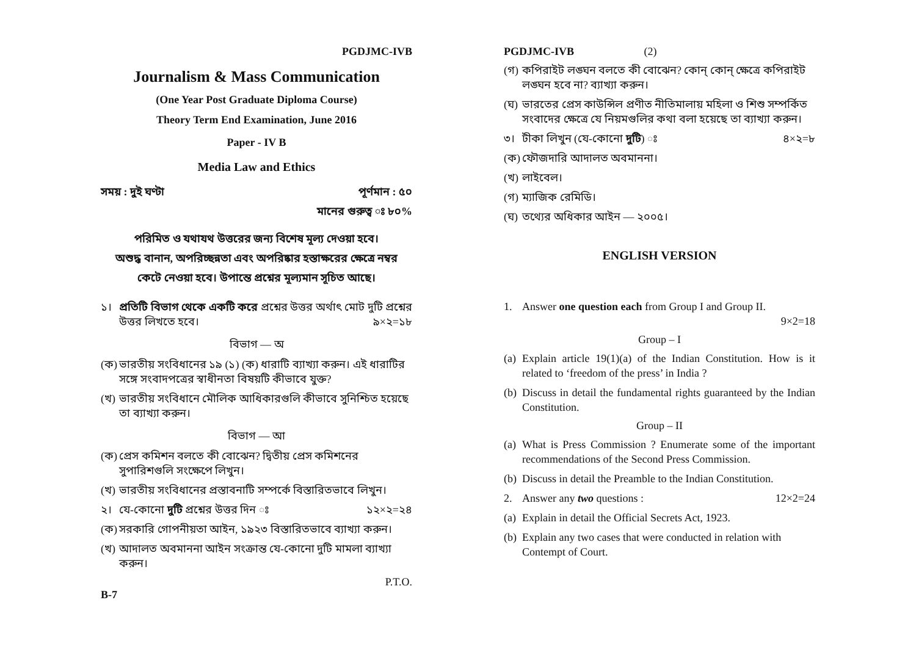PGDJMC-IVB
Journalism & Mass Communication
(One Year Post Graduate Diploma Course)
Theory Term End Examination, June 2016
Paper - IV B
Media Law and Ethics
সময় : দুই ঘণ্টা পূর্ণমান : ৫০
মানের গুরুত্ব ঃ ৮০%
পরিমিত ও যথাযথ উত্তরের জন্য বিশেষ মূল্য দেওয়া হবে।
অশুদ্ধ বানান, অপরিচ্ছন্নতা এবং অপরিষ্কার হস্তাক্ষরের ক্ষেত্রে নম্বর
কেটে নেওয়া হবে। উপান্তে প্রশ্নের মূল্যমান সূচিত আছে।
১। প্রতিটি বিভাগ থেকে একটি করে প্রশ্নের উত্তর অর্থাৎ মোট দুটি প্রশ্নের উত্তর লিখতে হবে। ৯×২=১৮
বিভাগ — অ
(ক) ভারতীয় সংবিধানের ১৯ (১) (ক) ধারাটি ব্যাখ্যা করুন। এই ধারাটির সঙ্গে সংবাদপত্রের স্বাধীনতা বিষয়টি কীভাবে যুক্ত?
(খ) ভারতীয় সংবিধানে মৌলিক আধিকারগুলি কীভাবে সুনিশ্চিত হয়েছে তা ব্যাখ্যা করুন।
বিভাগ — আ
(ক) প্রেস কমিশন বলতে কী বোঝেন? দ্বিতীয় প্রেস কমিশনের সুপারিশগুলি সংক্ষেপে লিখুন।
(খ) ভারতীয় সংবিধানের প্রস্তাবনাটি সম্পর্কে বিস্তারিতভাবে লিখুন।
২। যে-কোনো দুটি প্রশ্নের উত্তর দিন ঃ ১২×২=২৪
(ক) সরকারি গোপনীয়তা আইন, ১৯২৩ বিস্তারিতভাবে ব্যাখ্যা করুন।
(খ) আদালত অবমাননা আইন সংক্রান্ত যে-কোনো দুটি মামলা ব্যাখ্যা করুন।
P.T.O.
B-7
PGDJMC-IVB (2)
(গ) কপিরাইট লঙ্ঘন বলতে কী বোঝেন? কোন্ কোন্ ক্ষেত্রে কপিরাইট লঙ্ঘন হবে না? ব্যাখ্যা করুন।
(ঘ) ভারতের প্রেস কাউন্সিল প্রণীত নীতিমালায় মহিলা ও শিশু সম্পর্কিত সংবাদের ক্ষেত্রে যে নিয়মগুলির কথা বলা হয়েছে তা ব্যাখ্যা করুন।
৩। টীকা লিখুন (যে-কোনো দুটি) ঃ ৪×২=৮
(ক) ফৌজদারি আদালত অবমাননা।
(খ) লাইবেল।
(গ) ম্যাজিক রেমিডি।
(ঘ) তথ্যের অধিকার আইন — ২০০৫।
ENGLISH VERSION
1. Answer one question each from Group I and Group II.
9×2=18
Group – I
(a) Explain article 19(1)(a) of the Indian Constitution. How is it related to ‘freedom of the press’ in India ?
(b) Discuss in detail the fundamental rights guaranteed by the Indian Constitution.
Group – II
(a) What is Press Commission ? Enumerate some of the important recommendations of the Second Press Commission.
(b) Discuss in detail the Preamble to the Indian Constitution.
2. Answer any two questions : 12×2=24
(a) Explain in detail the Official Secrets Act, 1923.
(b) Explain any two cases that were conducted in relation with Contempt of Court.